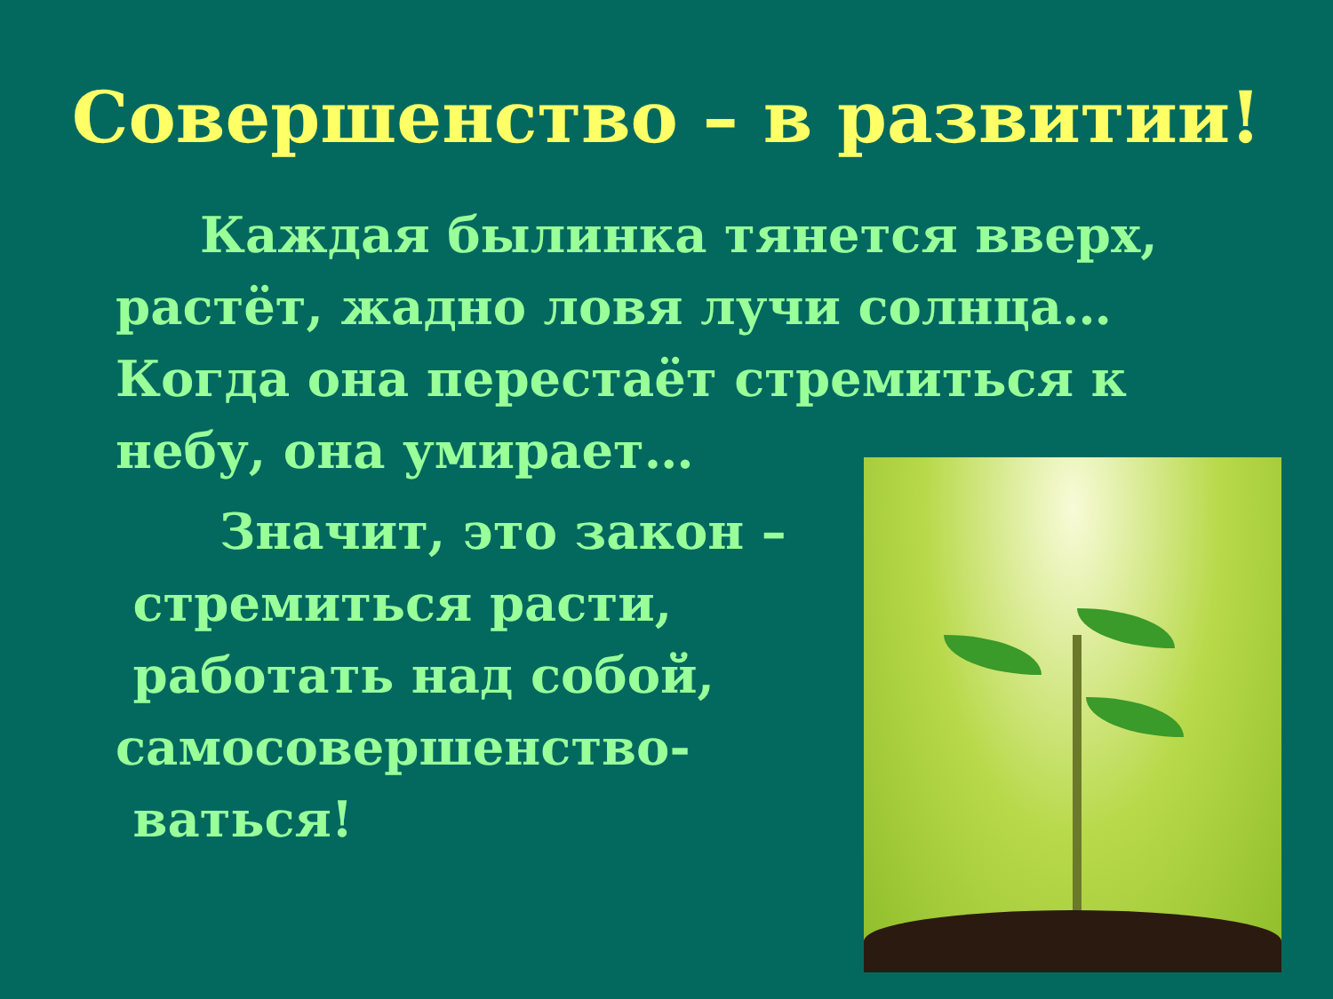Совершенство – в развитии!
Каждая былинка тянется вверх, растёт, жадно ловя лучи солнца… Когда она перестаёт стремиться к небу, она умирает…
Значит, это закон –
стремиться расти,
работать над собой,
самосовершенство-
ваться!